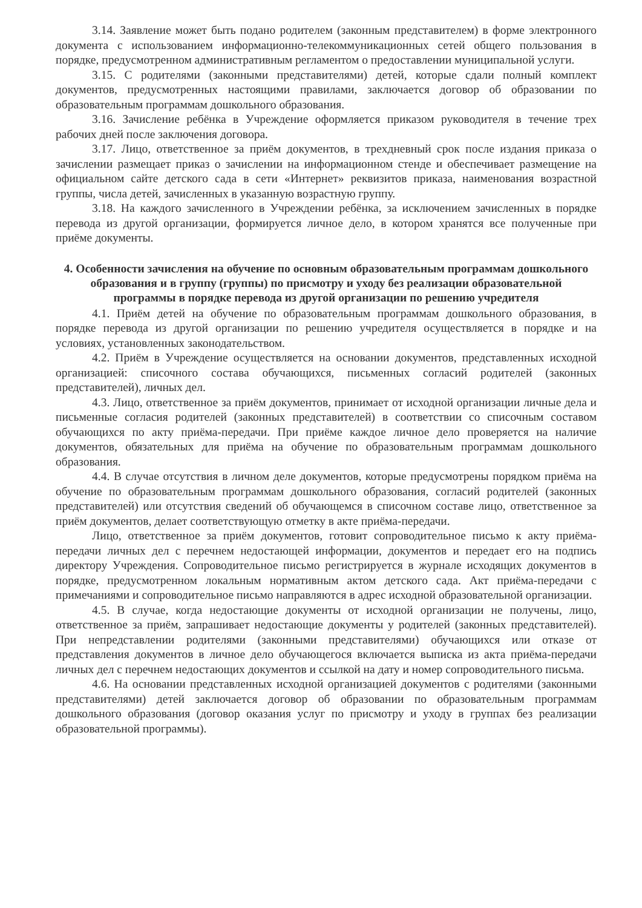3.14. Заявление может быть подано родителем (законным представителем) в форме электронного документа с использованием информационно-телекоммуникационных сетей общего пользования в порядке, предусмотренном административным регламентом о предоставлении муниципальной услуги.
3.15. С родителями (законными представителями) детей, которые сдали полный комплект документов, предусмотренных настоящими правилами, заключается договор об образовании по образовательным программам дошкольного образования.
3.16. Зачисление ребёнка в Учреждение оформляется приказом руководителя в течение трех рабочих дней после заключения договора.
3.17. Лицо, ответственное за приём документов, в трехдневный срок после издания приказа о зачислении размещает приказ о зачислении на информационном стенде и обеспечивает размещение на официальном сайте детского сада в сети «Интернет» реквизитов приказа, наименования возрастной группы, числа детей, зачисленных в указанную возрастную группу.
3.18. На каждого зачисленного в Учреждении ребёнка, за исключением зачисленных в порядке перевода из другой организации, формируется личное дело, в котором хранятся все полученные при приёме документы.
4. Особенности зачисления на обучение по основным образовательным программам дошкольного образования и в группу (группы) по присмотру и уходу без реализации образовательной программы в порядке перевода из другой организации по решению учредителя
4.1. Приём детей на обучение по образовательным программам дошкольного образования, в порядке перевода из другой организации по решению учредителя осуществляется в порядке и на условиях, установленных законодательством.
4.2. Приём в Учреждение осуществляется на основании документов, представленных исходной организацией: списочного состава обучающихся, письменных согласий родителей (законных представителей), личных дел.
4.3. Лицо, ответственное за приём документов, принимает от исходной организации личные дела и письменные согласия родителей (законных представителей) в соответствии со списочным составом обучающихся по акту приёма-передачи. При приёме каждое личное дело проверяется на наличие документов, обязательных для приёма на обучение по образовательным программам дошкольного образования.
4.4. В случае отсутствия в личном деле документов, которые предусмотрены порядком приёма на обучение по образовательным программам дошкольного образования, согласий родителей (законных представителей) или отсутствия сведений об обучающемся в списочном составе лицо, ответственное за приём документов, делает соответствующую отметку в акте приёма-передачи.
Лицо, ответственное за приём документов, готовит сопроводительное письмо к акту приёма-передачи личных дел с перечнем недостающей информации, документов и передает его на подпись директору Учреждения. Сопроводительное письмо регистрируется в журнале исходящих документов в порядке, предусмотренном локальным нормативным актом детского сада. Акт приёма-передачи с примечаниями и сопроводительное письмо направляются в адрес исходной образовательной организации.
4.5. В случае, когда недостающие документы от исходной организации не получены, лицо, ответственное за приём, запрашивает недостающие документы у родителей (законных представителей). При непредставлении родителями (законными представителями) обучающихся или отказе от представления документов в личное дело обучающегося включается выписка из акта приёма-передачи личных дел с перечнем недостающих документов и ссылкой на дату и номер сопроводительного письма.
4.6. На основании представленных исходной организацией документов с родителями (законными представителями) детей заключается договор об образовании по образовательным программам дошкольного образования (договор оказания услуг по присмотру и уходу в группах без реализации образовательной программы).